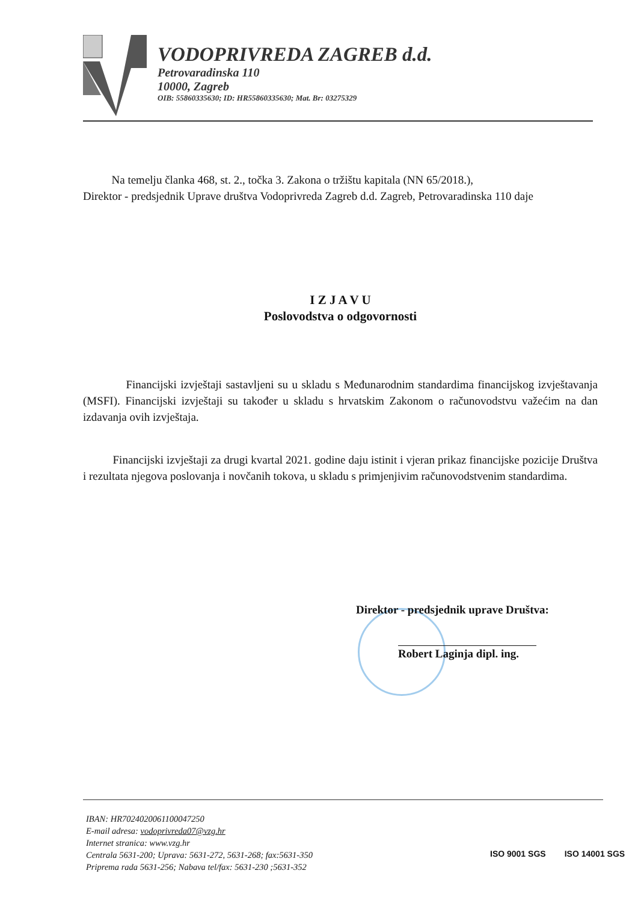VODOPRIVREDA ZAGREB d.d.
Petrovaradinska 110
10000, Zagreb
OIB: 55860335630; ID: HR55860335630; Mat. Br: 03275329
Na temelju članka 468, st. 2., točka 3. Zakona o tržištu kapitala (NN 65/2018.),
Direktor - predsjednik Uprave društva Vodoprivreda Zagreb d.d. Zagreb, Petrovaradinska 110 daje
I Z J A V U
Poslovodstva o odgovornosti
Financijski izvještaji sastavljeni su u skladu s Međunarodnim standardima financijskog izvještavanja (MSFI). Financijski izvještaji su također u skladu s hrvatskim Zakonom o računovodstvu važećim na dan izdavanja ovih izvještaja.
Financijski izvještaji za drugi kvartal 2021. godine daju istinit i vjeran prikaz financijske pozicije Društva i rezultata njegova poslovanja i novčanih tokova, u skladu s primjenjivim računovodstvenim standardima.
Direktor - predsjednik uprave Društva:
Robert Laginja dipl. ing.
IBAN: HR7024020061100047250
E-mail adresa: vodoprivreda07@vzg.hr
Internet stranica: www.vzg.hr
Centrala 5631-200; Uprava: 5631-272, 5631-268; fax:5631-350
Priprema rada 5631-256; Nabava tel/fax: 5631-230 ;5631-352
ISO 9001 SGS ISO 14001 SGS